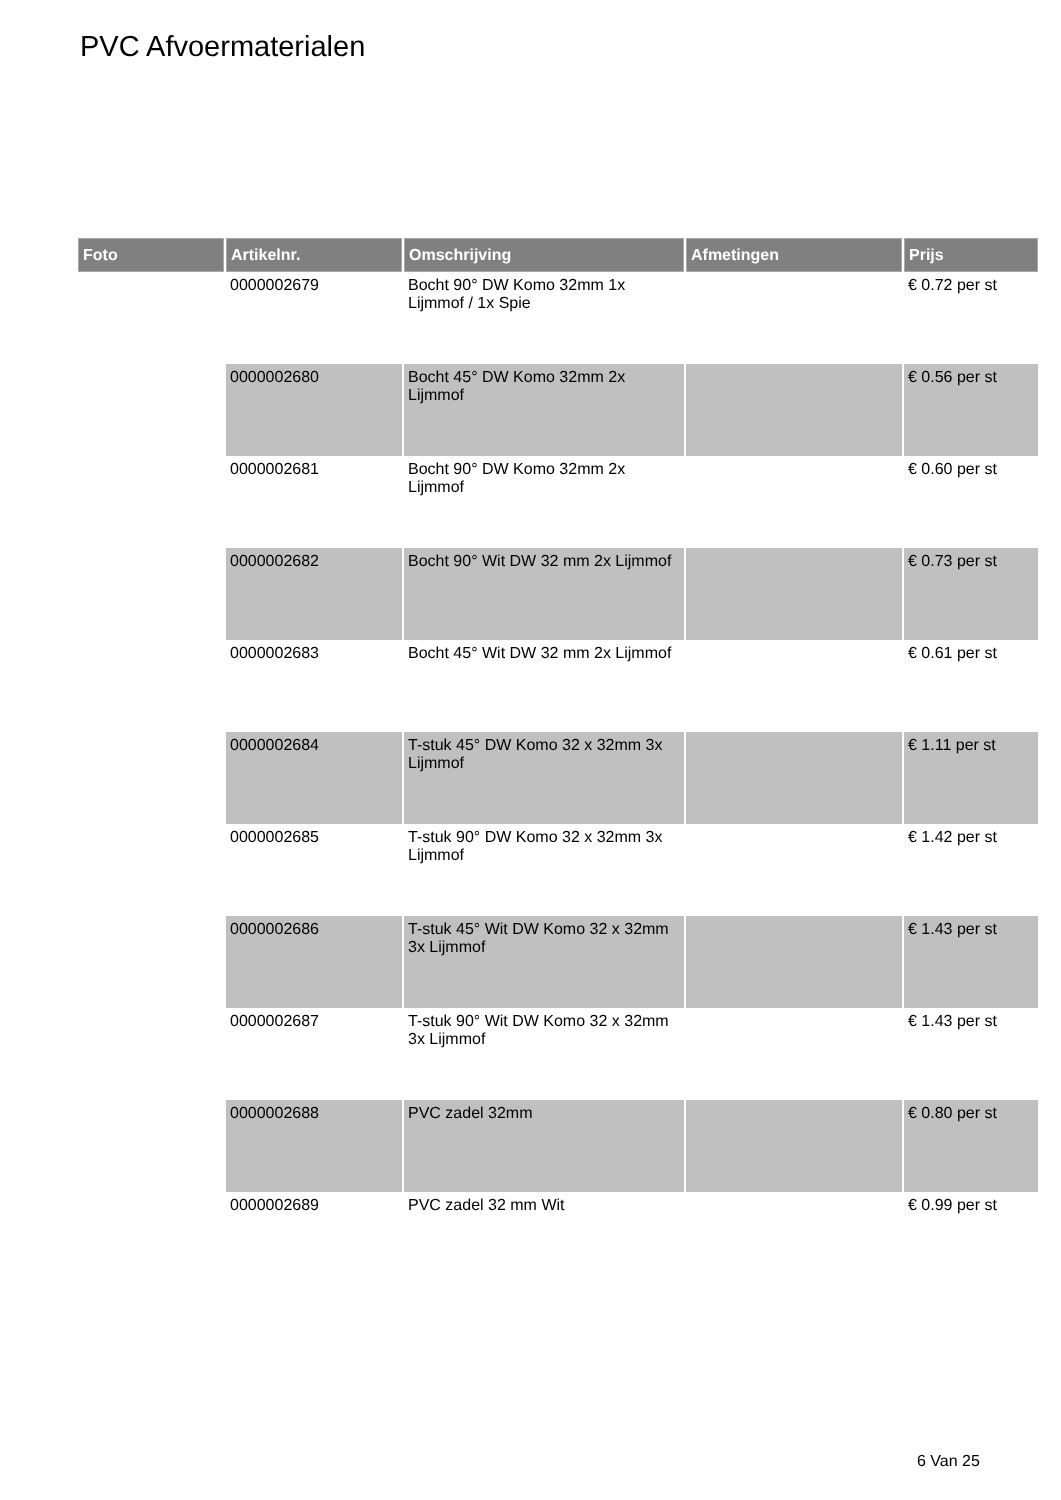PVC Afvoermaterialen
| Foto | Artikelnr. | Omschrijving | Afmetingen | Prijs |
| --- | --- | --- | --- | --- |
| | 0000002679 | Bocht 90° DW Komo 32mm 1x Lijmmof / 1x Spie | | € 0.72 per st |
| | 0000002680 | Bocht 45° DW Komo 32mm 2x Lijmmof | | € 0.56 per st |
| | 0000002681 | Bocht 90° DW Komo 32mm 2x Lijmmof | | € 0.60 per st |
| | 0000002682 | Bocht 90° Wit DW 32 mm 2x Lijmmof | | € 0.73 per st |
| | 0000002683 | Bocht 45° Wit DW 32 mm 2x Lijmmof | | € 0.61 per st |
| | 0000002684 | T-stuk 45° DW Komo 32 x 32mm 3x Lijmmof | | € 1.11 per st |
| | 0000002685 | T-stuk 90° DW Komo 32 x 32mm 3x Lijmmof | | € 1.42 per st |
| | 0000002686 | T-stuk 45° Wit DW Komo 32 x 32mm 3x Lijmmof | | € 1.43 per st |
| | 0000002687 | T-stuk 90° Wit DW Komo 32 x 32mm 3x Lijmmof | | € 1.43 per st |
| | 0000002688 | PVC zadel 32mm | | € 0.80 per st |
| | 0000002689 | PVC zadel 32 mm Wit | | € 0.99 per st |
6 Van 25